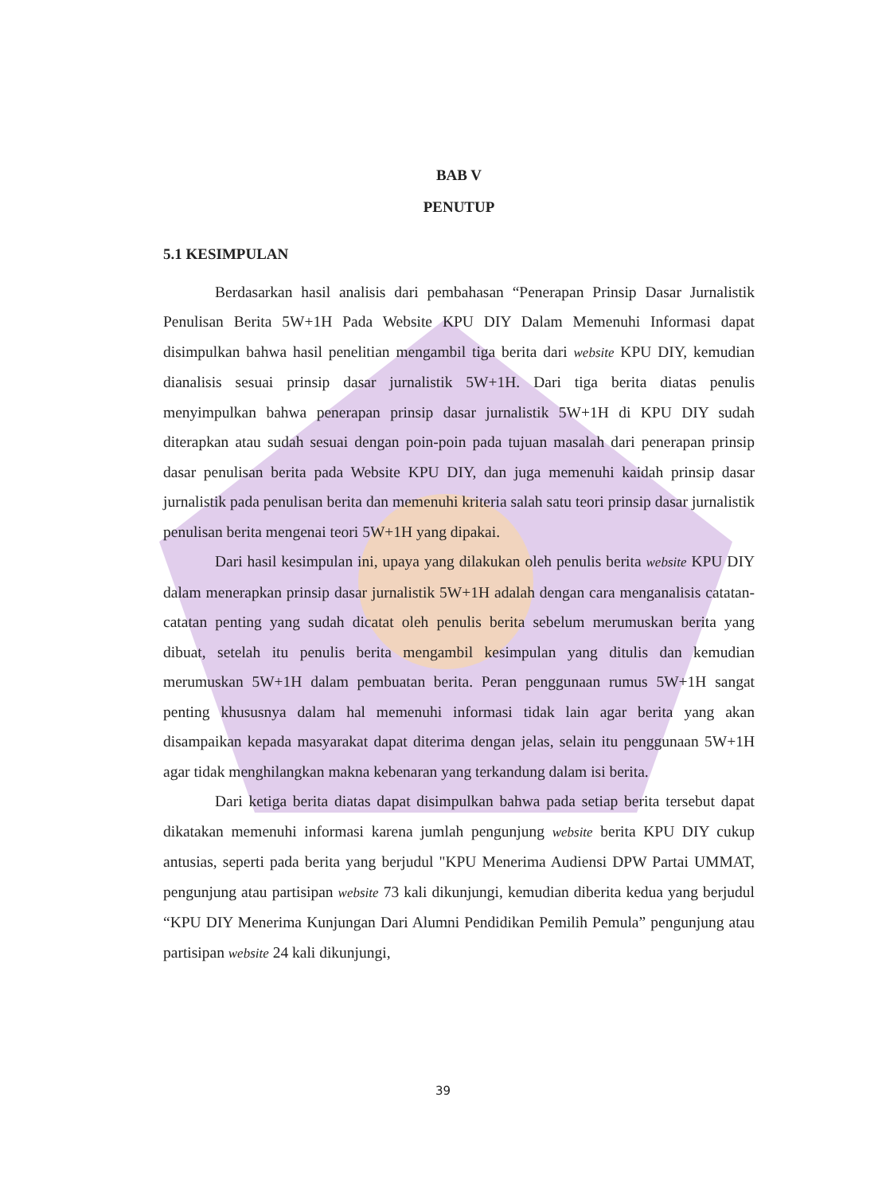BAB V
PENUTUP
5.1 KESIMPULAN
Berdasarkan hasil analisis dari pembahasan “Penerapan Prinsip Dasar Jurnalistik Penulisan Berita 5W+1H Pada Website KPU DIY Dalam Memenuhi Informasi dapat disimpulkan bahwa hasil penelitian mengambil tiga berita dari website KPU DIY, kemudian dianalisis sesuai prinsip dasar jurnalistik 5W+1H. Dari tiga berita diatas penulis menyimpulkan bahwa penerapan prinsip dasar jurnalistik 5W+1H di KPU DIY sudah diterapkan atau sudah sesuai dengan poin-poin pada tujuan masalah dari penerapan prinsip dasar penulisan berita pada Website KPU DIY, dan juga memenuhi kaidah prinsip dasar jurnalistik pada penulisan berita dan memenuhi kriteria salah satu teori prinsip dasar jurnalistik penulisan berita mengenai teori 5W+1H yang dipakai.
Dari hasil kesimpulan ini, upaya yang dilakukan oleh penulis berita website KPU DIY dalam menerapkan prinsip dasar jurnalistik 5W+1H adalah dengan cara menganalisis catatan-catatan penting yang sudah dicatat oleh penulis berita sebelum merumuskan berita yang dibuat, setelah itu penulis berita mengambil kesimpulan yang ditulis dan kemudian merumuskan 5W+1H dalam pembuatan berita. Peran penggunaan rumus 5W+1H sangat penting khususnya dalam hal memenuhi informasi tidak lain agar berita yang akan disampaikan kepada masyarakat dapat diterima dengan jelas, selain itu penggunaan 5W+1H agar tidak menghilangkan makna kebenaran yang terkandung dalam isi berita.
Dari ketiga berita diatas dapat disimpulkan bahwa pada setiap berita tersebut dapat dikatakan memenuhi informasi karena jumlah pengunjung website berita KPU DIY cukup antusias, seperti pada berita yang berjudul "KPU Menerima Audiensi DPW Partai UMMAT, pengunjung atau partisipan website 73 kali dikunjungi, kemudian diberita kedua yang berjudul “KPU DIY Menerima Kunjungan Dari Alumni Pendidikan Pemilih Pemula” pengunjung atau partisipan website 24 kali dikunjungi,
39